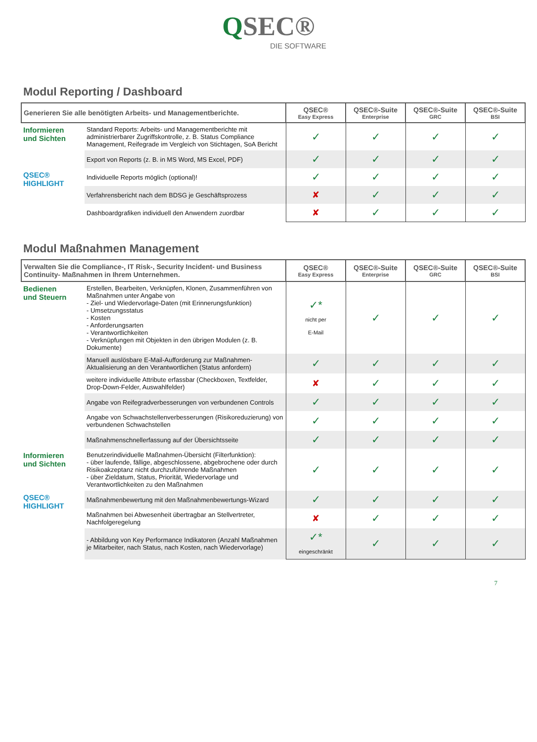QSEC®
DIE SOFTWARE
Modul Reporting / Dashboard
| Generieren Sie alle benötigten Arbeits- und Managementberichte. | | QSEC® Easy Express | QSEC®-Suite Enterprise | QSEC®-Suite GRC | QSEC®-Suite BSI |
| --- | --- | --- | --- | --- | --- |
| Informieren und Sichten | Standard Reports: Arbeits- und Managementberichte mit administrierbarer Zugriffskontrolle, z. B. Status Compliance Management, Reifegrade im Vergleich von Stichtagen, SoA Bericht | ✓ | ✓ | ✓ | ✓ |
| | Export von Reports (z. B. in MS Word, MS Excel, PDF) | ✓ | ✓ | ✓ | ✓ |
| QSEC® HIGHLIGHT | Individuelle Reports möglich (optional)! | ✓ | ✓ | ✓ | ✓ |
| | Verfahrensbericht nach dem BDSG je Geschäftsprozess | ✘ | ✓ | ✓ | ✓ |
| | Dashboardgrafiken individuell den Anwendern zuordbar | ✘ | ✓ | ✓ | ✓ |
Modul Maßnahmen Management
| Verwalten Sie die Compliance-, IT Risk-, Security Incident- und Business Continuity- Maßnahmen in Ihrem Unternehmen. | | QSEC® Easy Express | QSEC®-Suite Enterprise | QSEC®-Suite GRC | QSEC®-Suite BSI |
| --- | --- | --- | --- | --- | --- |
| Bedienen und Steuern | Erstellen, Bearbeiten, Verknüpfen, Klonen, Zusammenführen von Maßnahmen unter Angabe von - Ziel- und Wiedervorlage-Daten (mit Erinnerungsfunktion) - Umsetzungsstatus - Kosten - Anforderungsarten - Verantwortlichkeiten - Verknüpfungen mit Objekten in den übrigen Modulen (z. B. Dokumente) | ✓* nicht per E-Mail | ✓ | ✓ | ✓ |
| | Manuell auslösbare E-Mail-Aufforderung zur Maßnahmen-Aktualisierung an den Verantwortlichen (Status anfordern) | ✓ | ✓ | ✓ | ✓ |
| | weitere individuelle Attribute erfassbar (Checkboxen, Textfelder, Drop-Down-Felder, Auswahlfelder) | ✘ | ✓ | ✓ | ✓ |
| | Angabe von Reifegradverbesserungen von verbundenen Controls | ✓ | ✓ | ✓ | ✓ |
| | Angabe von Schwachstellenverbesserungen (Risikoreduzierung) von verbundenen Schwachstellen | ✓ | ✓ | ✓ | ✓ |
| | Maßnahmenschnellerfassung auf der Übersichtsseite | ✓ | ✓ | ✓ | ✓ |
| Informieren und Sichten | Benutzerindividuelle Maßnahmen-Übersicht (Filterfunktion): - über laufende, fällige, abgeschlossene, abgebrochene oder durch Risikoakzeptanz nicht durchzuführende Maßnahmen - über Zieldatum, Status, Priorität, Wiedervorlage und Verantwortlichkeiten zu den Maßnahmen | ✓ | ✓ | ✓ | ✓ |
| QSEC® HIGHLIGHT | Maßnahmenbewertung mit den Maßnahmenbewertungs-Wizard | ✓ | ✓ | ✓ | ✓ |
| | Maßnahmen bei Abwesenheit übertragbar an Stellvertreter, Nachfolgeregelung | ✘ | ✓ | ✓ | ✓ |
| | - Abbildung von Key Performance Indikatoren (Anzahl Maßnahmen je Mitarbeiter, nach Status, nach Kosten, nach Wiedervorlage) | ✓* eingeschränkt | ✓ | ✓ | ✓ |
7